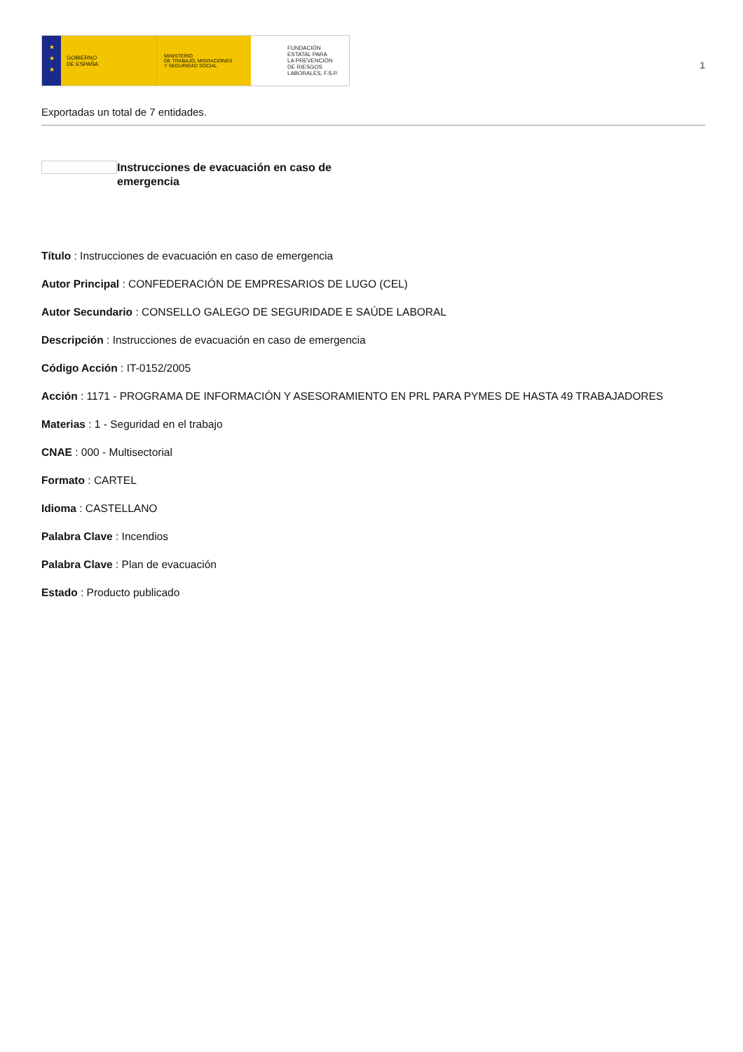★
★
★
GOBIERNO
DE ESPAÑA
MINISTERIO
DE TRABAJO, MIGRACIONES
Y SEGURIDAD SOCIAL
FUNDACIÓN
ESTATAL PARA
LA PREVENCIÓN
DE RIESGOS
LABORALES, F.S.P.
1
Exportadas un total de 7 entidades.
Instrucciones de evacuación en caso de emergencia
Título : Instrucciones de evacuación en caso de emergencia
Autor Principal : CONFEDERACIÓN DE EMPRESARIOS DE LUGO (CEL)
Autor Secundario : CONSELLO GALEGO DE SEGURIDADE E SAÚDE LABORAL
Descripción : Instrucciones de evacuación en caso de emergencia
Código Acción : IT-0152/2005
Acción : 1171 - PROGRAMA DE INFORMACIÓN Y ASESORAMIENTO EN PRL PARA PYMES DE HASTA 49 TRABAJADORES
Materias : 1 - Seguridad en el trabajo
CNAE : 000 - Multisectorial
Formato : CARTEL
Idioma : CASTELLANO
Palabra Clave : Incendios
Palabra Clave : Plan de evacuación
Estado : Producto publicado